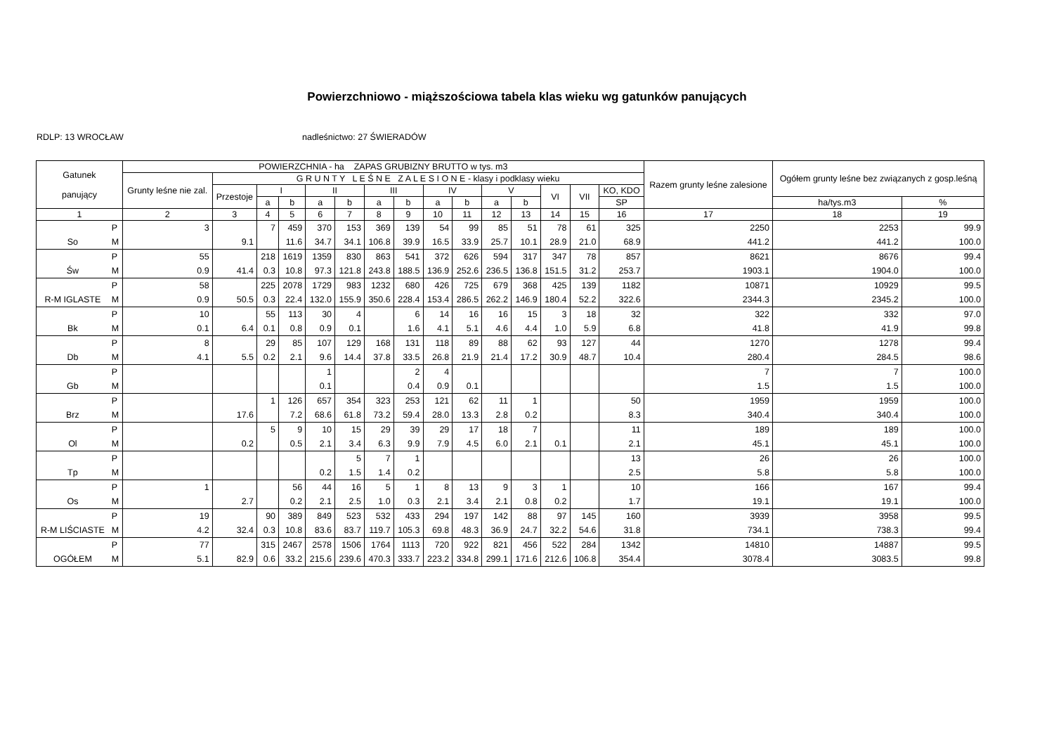Powierzchniowo - miąższościowa tabela klas wieku wg gatunków panujących
RDLP: 13 WROCŁAW nadleśnictwo: 27 ŚWIERADÓW
| Gatunek panujący | | POWIERZCHNIA - ha ZAPAS GRUBIZNY BRUTTO w tys. m3 | | | | | | | | | | | | | | | Razem grunty leśne zalesione | Ogółem grunty leśne bez związanych z gosp.leśną | |
| --- | --- | --- | --- | --- | --- | --- | --- | --- | --- | --- | --- | --- | --- | --- | --- | --- | --- | --- | --- |
| | | Grunty leśne nie zal. | G R U N T Y L E Ś N E Z A L E S I O N E - klasy i podklasy wieku | | | | | | | | | | | | | | | | |
| | | | Przestoje | I | | II | | III | | IV | | V | | VI | VII | KO, KDO | | | |
| | | | | a | b | a | b | a | b | a | b | a | b | | | SP | | ha/tys.m3 | % |
| 1 | | 2 | 3 | 4 | 5 | 6 | 7 | 8 | 9 | 10 | 11 | 12 | 13 | 14 | 15 | 16 | 17 | 18 | 19 |
| | P | 3 | | 7 | 459 | 370 | 153 | 369 | 139 | 54 | 99 | 85 | 51 | 78 | 61 | 325 | 2250 | 2253 | 99.9 |
| So | M | | 9.1 | | 11.6 | 34.7 | 34.1 | 106.8 | 39.9 | 16.5 | 33.9 | 25.7 | 10.1 | 28.9 | 21.0 | 68.9 | 441.2 | 441.2 | 100.0 |
| | P | 55 | | 218 | 1619 | 1359 | 830 | 863 | 541 | 372 | 626 | 594 | 317 | 347 | 78 | 857 | 8621 | 8676 | 99.4 |
| Św | M | 0.9 | 41.4 | 0.3 | 10.8 | 97.3 | 121.8 | 243.8 | 188.5 | 136.9 | 252.6 | 236.5 | 136.8 | 151.5 | 31.2 | 253.7 | 1903.1 | 1904.0 | 100.0 |
| | P | 58 | | 225 | 2078 | 1729 | 983 | 1232 | 680 | 426 | 725 | 679 | 368 | 425 | 139 | 1182 | 10871 | 10929 | 99.5 |
| R-M IGLASTE | M | 0.9 | 50.5 | 0.3 | 22.4 | 132.0 | 155.9 | 350.6 | 228.4 | 153.4 | 286.5 | 262.2 | 146.9 | 180.4 | 52.2 | 322.6 | 2344.3 | 2345.2 | 100.0 |
| | P | 10 | | 55 | 113 | 30 | 4 | | 6 | 14 | 16 | 16 | 15 | 3 | 18 | 32 | 322 | 332 | 97.0 |
| Bk | M | 0.1 | 6.4 | 0.1 | 0.8 | 0.9 | 0.1 | | 1.6 | 4.1 | 5.1 | 4.6 | 4.4 | 1.0 | 5.9 | 6.8 | 41.8 | 41.9 | 99.8 |
| | P | 8 | | 29 | 85 | 107 | 129 | 168 | 131 | 118 | 89 | 88 | 62 | 93 | 127 | 44 | 1270 | 1278 | 99.4 |
| Db | M | 4.1 | 5.5 | 0.2 | 2.1 | 9.6 | 14.4 | 37.8 | 33.5 | 26.8 | 21.9 | 21.4 | 17.2 | 30.9 | 48.7 | 10.4 | 280.4 | 284.5 | 98.6 |
| | P | | | | | 1 | | | 2 | 4 | | | | | | | 7 | 7 | 100.0 |
| Gb | M | | | | | 0.1 | | | 0.4 | 0.9 | 0.1 | | | | | | 1.5 | 1.5 | 100.0 |
| | P | | | 1 | 126 | 657 | 354 | 323 | 253 | 121 | 62 | 11 | 1 | | | 50 | 1959 | 1959 | 100.0 |
| Brz | M | | 17.6 | | 7.2 | 68.6 | 61.8 | 73.2 | 59.4 | 28.0 | 13.3 | 2.8 | 0.2 | | | 8.3 | 340.4 | 340.4 | 100.0 |
| | P | | | 5 | 9 | 10 | 15 | 29 | 39 | 29 | 17 | 18 | 7 | | | 11 | 189 | 189 | 100.0 |
| Ol | M | | 0.2 | | 0.5 | 2.1 | 3.4 | 6.3 | 9.9 | 7.9 | 4.5 | 6.0 | 2.1 | 0.1 | | 2.1 | 45.1 | 45.1 | 100.0 |
| | P | | | | | | 5 | 7 | 1 | | | | | | | 13 | 26 | 26 | 100.0 |
| Tp | M | | | | | 0.2 | 1.5 | 1.4 | 0.2 | | | | | | | 2.5 | 5.8 | 5.8 | 100.0 |
| | P | 1 | | | 56 | 44 | 16 | 5 | 1 | 8 | 13 | 9 | 3 | 1 | | 10 | 166 | 167 | 99.4 |
| Os | M | | 2.7 | | 0.2 | 2.1 | 2.5 | 1.0 | 0.3 | 2.1 | 3.4 | 2.1 | 0.8 | 0.2 | | 1.7 | 19.1 | 19.1 | 100.0 |
| | P | 19 | | 90 | 389 | 849 | 523 | 532 | 433 | 294 | 197 | 142 | 88 | 97 | 145 | 160 | 3939 | 3958 | 99.5 |
| R-M LIŚCIASTE | M | 4.2 | 32.4 | 0.3 | 10.8 | 83.6 | 83.7 | 119.7 | 105.3 | 69.8 | 48.3 | 36.9 | 24.7 | 32.2 | 54.6 | 31.8 | 734.1 | 738.3 | 99.4 |
| | P | 77 | | 315 | 2467 | 2578 | 1506 | 1764 | 1113 | 720 | 922 | 821 | 456 | 522 | 284 | 1342 | 14810 | 14887 | 99.5 |
| OGÓŁEM | M | 5.1 | 82.9 | 0.6 | 33.2 | 215.6 | 239.6 | 470.3 | 333.7 | 223.2 | 334.8 | 299.1 | 171.6 | 212.6 | 106.8 | 354.4 | 3078.4 | 3083.5 | 99.8 |